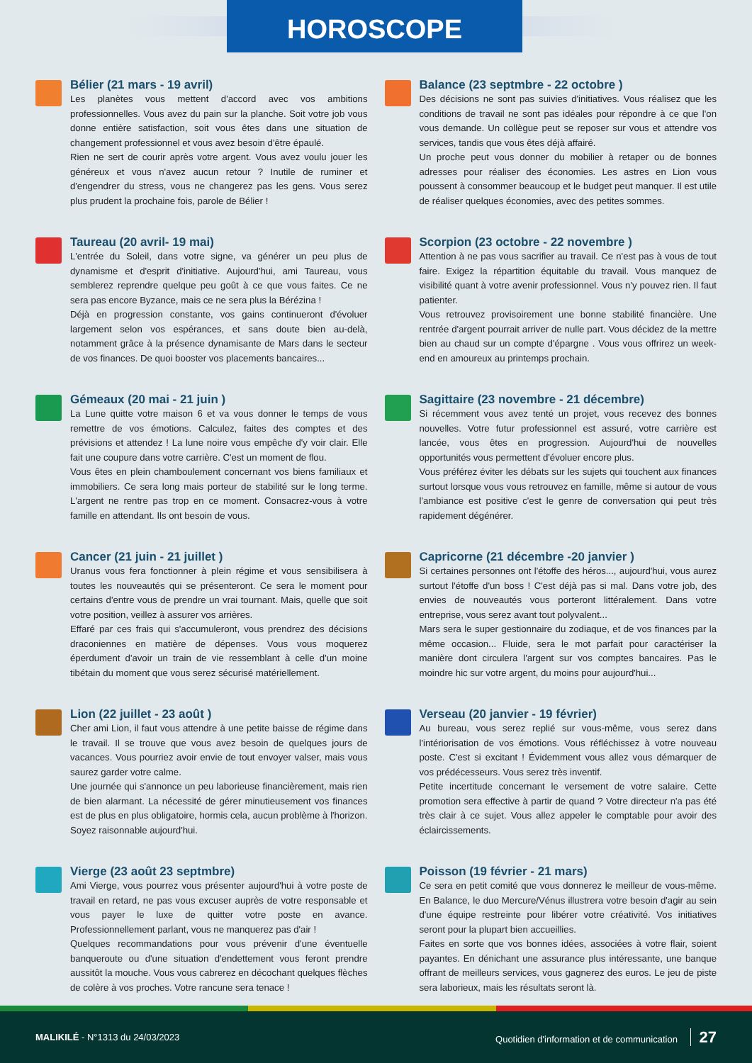HOROSCOPE
Bélier (21 mars - 19 avril)
Les planètes vous mettent d'accord avec vos ambitions professionnelles. Vous avez du pain sur la planche. Soit votre job vous donne entière satisfaction, soit vous êtes dans une situation de changement professionnel et vous avez besoin d'être épaulé.
Rien ne sert de courir après votre argent. Vous avez voulu jouer les généreux et vous n'avez aucun retour ? Inutile de ruminer et d'engendrer du stress, vous ne changerez pas les gens. Vous serez plus prudent la prochaine fois, parole de Bélier !
Taureau (20 avril- 19 mai)
L'entrée du Soleil, dans votre signe, va générer un peu plus de dynamisme et d'esprit d'initiative. Aujourd'hui, ami Taureau, vous semblerez reprendre quelque peu goût à ce que vous faites. Ce ne sera pas encore Byzance, mais ce ne sera plus la Bérézina !
Déjà en progression constante, vos gains continueront d'évoluer largement selon vos espérances, et sans doute bien au-delà, notamment grâce à la présence dynamisante de Mars dans le secteur de vos finances. De quoi booster vos placements bancaires...
Gémeaux (20 mai - 21 juin )
La Lune quitte votre maison 6 et va vous donner le temps de vous remettre de vos émotions. Calculez, faites des comptes et des prévisions et attendez ! La lune noire vous empêche d'y voir clair. Elle fait une coupure dans votre carrière. C'est un moment de flou.
Vous êtes en plein chamboulement concernant vos biens familiaux et immobiliers. Ce sera long mais porteur de stabilité sur le long terme. L'argent ne rentre pas trop en ce moment. Consacrez-vous à votre famille en attendant. Ils ont besoin de vous.
Cancer (21 juin - 21 juillet )
Uranus vous fera fonctionner à plein régime et vous sensibilisera à toutes les nouveautés qui se présenteront. Ce sera le moment pour certains d'entre vous de prendre un vrai tournant. Mais, quelle que soit votre position, veillez à assurer vos arrières.
Effaré par ces frais qui s'accumuleront, vous prendrez des décisions draconiennes en matière de dépenses. Vous vous moquerez éperdument d'avoir un train de vie ressemblant à celle d'un moine tibétain du moment que vous serez sécurisé matériellement.
Lion (22 juillet - 23 août )
Cher ami Lion, il faut vous attendre à une petite baisse de régime dans le travail. Il se trouve que vous avez besoin de quelques jours de vacances. Vous pourriez avoir envie de tout envoyer valser, mais vous saurez garder votre calme.
Une journée qui s'annonce un peu laborieuse financièrement, mais rien de bien alarmant. La nécessité de gérer minutieusement vos finances est de plus en plus obligatoire, hormis cela, aucun problème à l'horizon. Soyez raisonnable aujourd'hui.
Vierge (23 août 23 septmbre)
Ami Vierge, vous pourrez vous présenter aujourd'hui à votre poste de travail en retard, ne pas vous excuser auprès de votre responsable et vous payer le luxe de quitter votre poste en avance. Professionnellement parlant, vous ne manquerez pas d'air !
Quelques recommandations pour vous prévenir d'une éventuelle banqueroute ou d'une situation d'endettement vous feront prendre aussitôt la mouche. Vous vous cabrerez en décochant quelques flèches de colère à vos proches. Votre rancune sera tenace !
Balance (23 septmbre - 22 octobre )
Des décisions ne sont pas suivies d'initiatives. Vous réalisez que les conditions de travail ne sont pas idéales pour répondre à ce que l'on vous demande. Un collègue peut se reposer sur vous et attendre vos services, tandis que vous êtes déjà affairé.
Un proche peut vous donner du mobilier à retaper ou de bonnes adresses pour réaliser des économies. Les astres en Lion vous poussent à consommer beaucoup et le budget peut manquer. Il est utile de réaliser quelques économies, avec des petites sommes.
Scorpion (23 octobre - 22 novembre )
Attention à ne pas vous sacrifier au travail. Ce n'est pas à vous de tout faire. Exigez la répartition équitable du travail. Vous manquez de visibilité quant à votre avenir professionnel. Vous n'y pouvez rien. Il faut patienter.
Vous retrouvez provisoirement une bonne stabilité financière. Une rentrée d'argent pourrait arriver de nulle part. Vous décidez de la mettre bien au chaud sur un compte d'épargne . Vous vous offrirez un week-end en amoureux au printemps prochain.
Sagittaire (23 novembre - 21 décembre)
Si récemment vous avez tenté un projet, vous recevez des bonnes nouvelles. Votre futur professionnel est assuré, votre carrière est lancée, vous êtes en progression. Aujourd'hui de nouvelles opportunités vous permettent d'évoluer encore plus.
Vous préférez éviter les débats sur les sujets qui touchent aux finances surtout lorsque vous vous retrouvez en famille, même si autour de vous l'ambiance est positive c'est le genre de conversation qui peut très rapidement dégénérer.
Capricorne (21 décembre -20 janvier )
Si certaines personnes ont l'étoffe des héros..., aujourd'hui, vous aurez surtout l'étoffe d'un boss ! C'est déjà pas si mal. Dans votre job, des envies de nouveautés vous porteront littéralement. Dans votre entreprise, vous serez avant tout polyvalent...
Mars sera le super gestionnaire du zodiaque, et de vos finances par la même occasion... Fluide, sera le mot parfait pour caractériser la manière dont circulera l'argent sur vos comptes bancaires. Pas le moindre hic sur votre argent, du moins pour aujourd'hui...
Verseau (20 janvier - 19 février)
Au bureau, vous serez replié sur vous-même, vous serez dans l'intériorisation de vos émotions. Vous réfléchissez à votre nouveau poste. C'est si excitant ! Évidemment vous allez vous démarquer de vos prédécesseurs. Vous serez très inventif.
Petite incertitude concernant le versement de votre salaire. Cette promotion sera effective à partir de quand ? Votre directeur n'a pas été très clair à ce sujet. Vous allez appeler le comptable pour avoir des éclaircissements.
Poisson (19 février - 21 mars)
Ce sera en petit comité que vous donnerez le meilleur de vous-même. En Balance, le duo Mercure/Vénus illustrera votre besoin d'agir au sein d'une équipe restreinte pour libérer votre créativité. Vos initiatives seront pour la plupart bien accueillies.
Faites en sorte que vos bonnes idées, associées à votre flair, soient payantes. En dénichant une assurance plus intéressante, une banque offrant de meilleurs services, vous gagnerez des euros. Le jeu de piste sera laborieux, mais les résultats seront là.
MALIKILÉ - N°1313 du 24/03/2023
Quotidien d'information et de communication 27